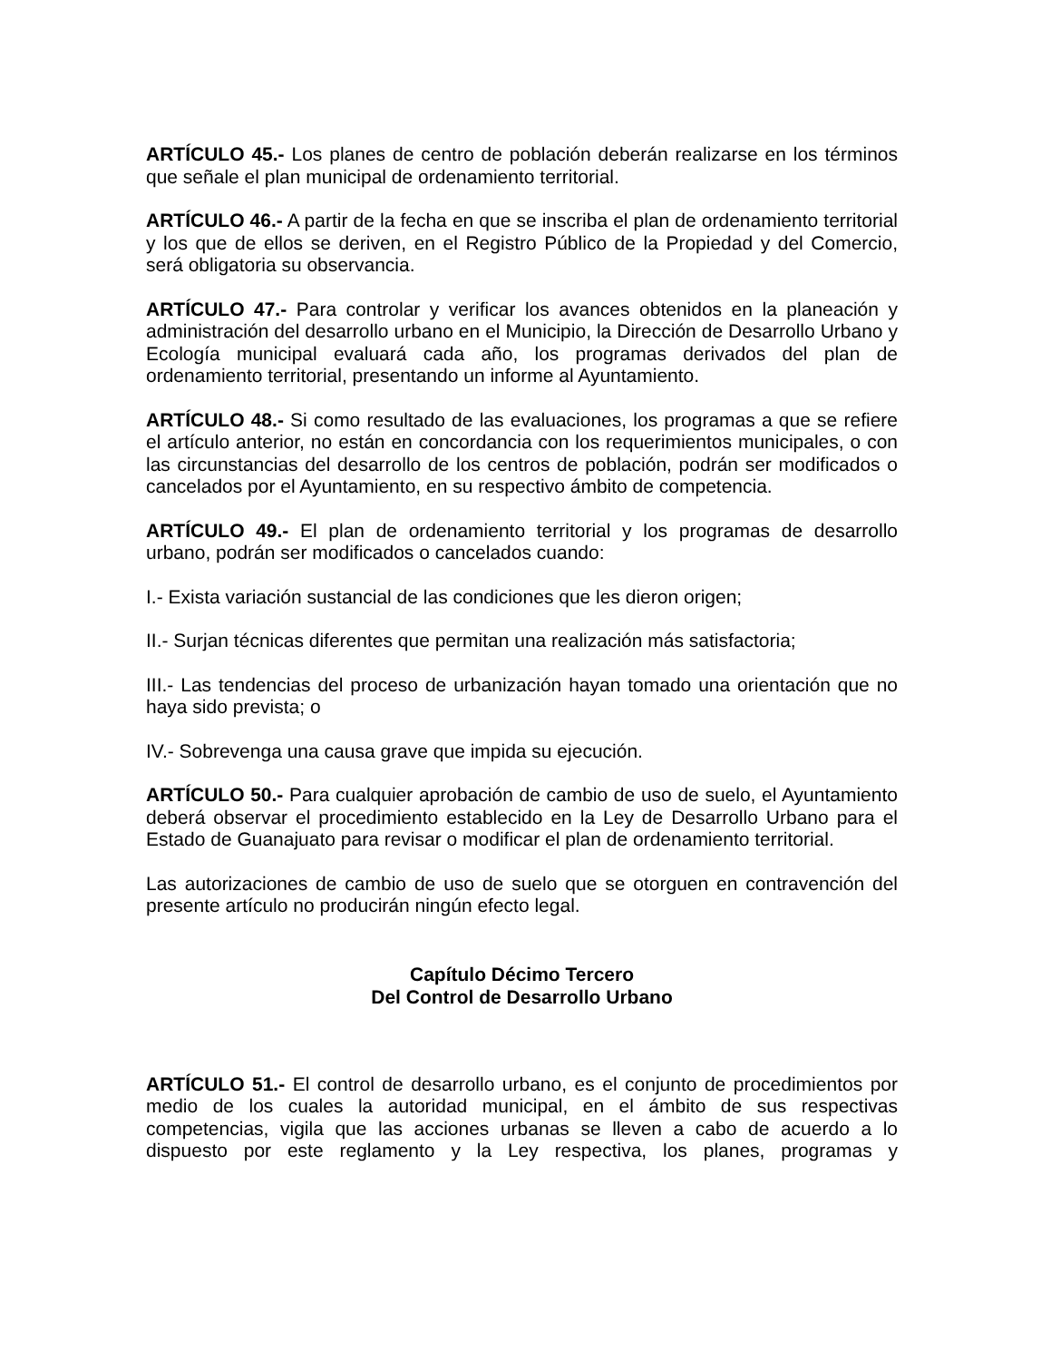ARTÍCULO 45.- Los planes de centro de población deberán realizarse en los términos que señale el plan municipal de ordenamiento territorial.
ARTÍCULO 46.- A partir de la fecha en que se inscriba el plan de ordenamiento territorial y los que de ellos se deriven, en el Registro Público de la Propiedad y del Comercio, será obligatoria su observancia.
ARTÍCULO 47.- Para controlar y verificar los avances obtenidos en la planeación y administración del desarrollo urbano en el Municipio, la Dirección de Desarrollo Urbano y Ecología municipal evaluará cada año, los programas derivados del plan de ordenamiento territorial, presentando un informe al Ayuntamiento.
ARTÍCULO 48.- Si como resultado de las evaluaciones, los programas a que se refiere el artículo anterior, no están en concordancia con los requerimientos municipales, o con las circunstancias del desarrollo de los centros de población, podrán ser modificados o cancelados por el Ayuntamiento, en su respectivo ámbito de competencia.
ARTÍCULO 49.- El plan de ordenamiento territorial y los programas de desarrollo urbano, podrán ser modificados o cancelados cuando:
I.- Exista variación sustancial de las condiciones que les dieron origen;
II.- Surjan técnicas diferentes que permitan una realización más satisfactoria;
III.- Las tendencias del proceso de urbanización hayan tomado una orientación que no haya sido prevista; o
IV.- Sobrevenga una causa grave que impida su ejecución.
ARTÍCULO 50.- Para cualquier aprobación de cambio de uso de suelo, el Ayuntamiento deberá observar el procedimiento establecido en la Ley de Desarrollo Urbano para el Estado de Guanajuato para revisar o modificar el plan de ordenamiento territorial.
Las autorizaciones de cambio de uso de suelo que se otorguen en contravención del presente artículo no producirán ningún efecto legal.
Capítulo Décimo Tercero
Del Control de Desarrollo Urbano
ARTÍCULO 51.- El control de desarrollo urbano, es el conjunto de procedimientos por medio de los cuales la autoridad municipal, en el ámbito de sus respectivas competencias, vigila que las acciones urbanas se lleven a cabo de acuerdo a lo dispuesto por este reglamento y la Ley respectiva, los planes, programas y